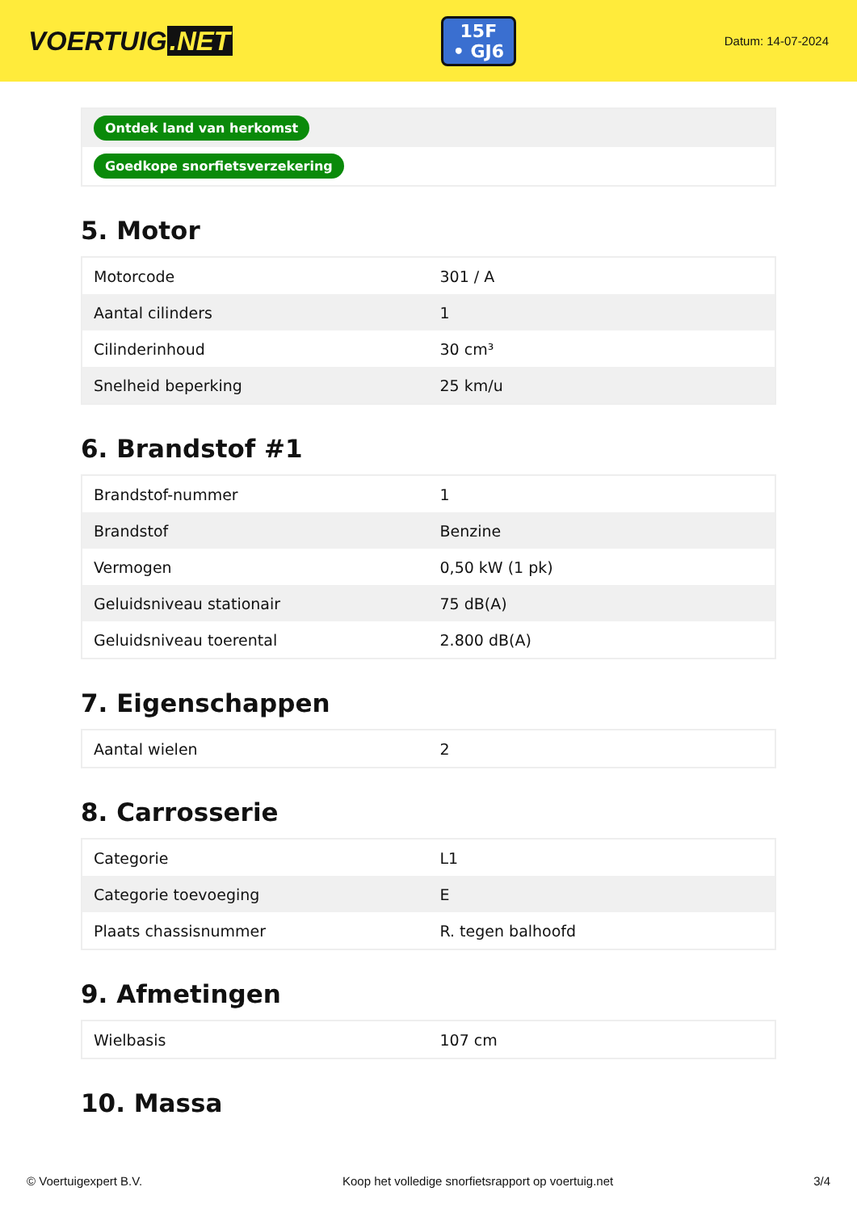VOERTUIG.NET
15F
• GJ6
Datum: 14-07-2024
| Ontdek land van herkomst |
| Goedkope snorfietsverzekering |
5. Motor
| Motorcode | 301 / A |
| Aantal cilinders | 1 |
| Cilinderinhoud | 30 cm³ |
| Snelheid beperking | 25 km/u |
6. Brandstof #1
| Brandstof-nummer | 1 |
| Brandstof | Benzine |
| Vermogen | 0,50 kW (1 pk) |
| Geluidsniveau stationair | 75 dB(A) |
| Geluidsniveau toerental | 2.800 dB(A) |
7. Eigenschappen
| Aantal wielen | 2 |
8. Carrosserie
| Categorie | L1 |
| Categorie toevoeging | E |
| Plaats chassisnummer | R. tegen balhoofd |
9. Afmetingen
| Wielbasis | 107 cm |
10. Massa
© Voertuigexpert B.V. Koop het volledige snorfietsrapport op voertuig.net 3/4